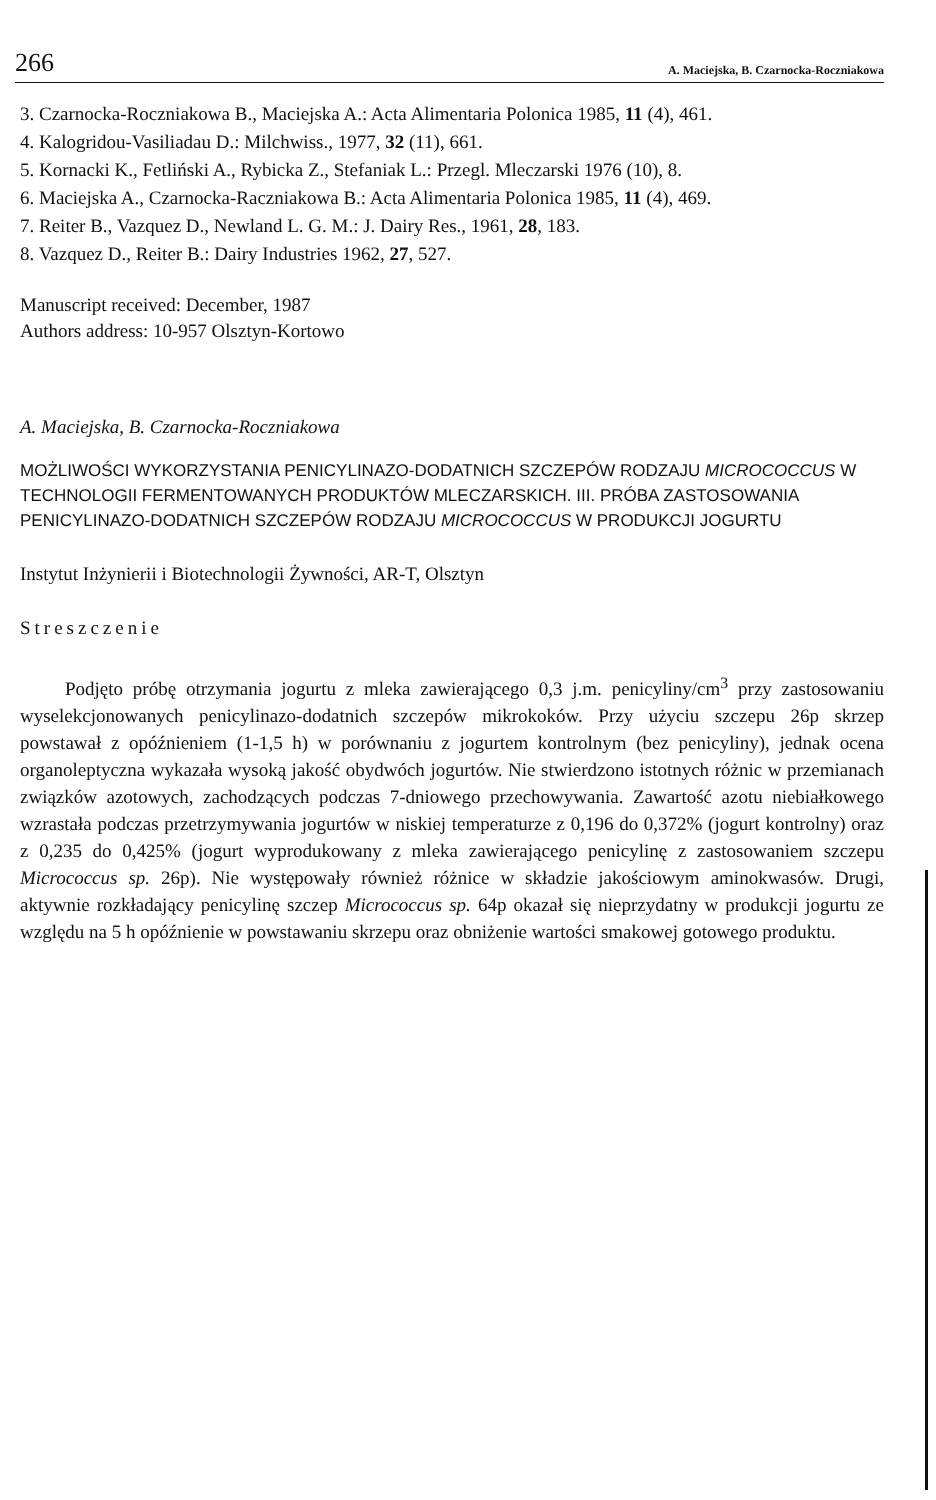266 A. Maciejska, B. Czarnocka-Roczniakowa
3. Czarnocka-Roczniakowa B., Maciejska A.: Acta Alimentaria Polonica 1985, 11 (4), 461.
4. Kalogridou-Vasiliadau D.: Milchwiss., 1977, 32 (11), 661.
5. Kornacki K., Fetliński A., Rybicka Z., Stefaniak L.: Przegl. Mleczarski 1976 (10), 8.
6. Maciejska A., Czarnocka-Raczniakowa B.: Acta Alimentaria Polonica 1985, 11 (4), 469.
7. Reiter B., Vazquez D., Newland L. G. M.: J. Dairy Res., 1961, 28, 183.
8. Vazquez D., Reiter B.: Dairy Industries 1962, 27, 527.
Manuscript received: December, 1987
Authors address: 10-957 Olsztyn-Kortowo
A. Maciejska, B. Czarnocka-Roczniakowa
MOŻLIWOŚCI WYKORZYSTANIA PENICYLINAZO-DODATNICH SZCZEPÓW RODZAJU MICROCOCCUS W TECHNOLOGII FERMENTOWANYCH PRODUKTÓW MLECZARSKICH. III. PRÓBA ZASTOSOWANIA PENICYLINAZO-DODATNICH SZCZEPÓW RODZAJU MICROCOCCUS W PRODUKCJI JOGURTU
Instytut Inżynierii i Biotechnologii Żywności, AR-T, Olsztyn
Streszczenie
Podjęto próbę otrzymania jogurtu z mleka zawierającego 0,3 j.m. penicyliny/cm<sup>3</sup> przy zastosowaniu wyselekcjonowanych penicylinazo-dodatnich szczepów mikrokoków. Przy użyciu szczepu 26p skrzep powstawał z opóźnieniem (1-1,5 h) w porównaniu z jogurtem kontrolnym (bez penicyliny), jednak ocena organoleptyczna wykazała wysoką jakość obydwóch jogurtów. Nie stwierdzono istotnych różnic w przemianach związków azotowych, zachodzących podczas 7-dniowego przechowywania. Zawartość azotu niebiałkowego wzrastała podczas przetrzymywania jogurtów w niskiej temperaturze z 0,196 do 0,372% (jogurt kontrolny) oraz z 0,235 do 0,425% (jogurt wyprodukowany z mleka zawierającego penicylinę z zastosowaniem szczepu Micrococcus sp. 26p). Nie występowały również różnice w składzie jakościowym aminokwasów. Drugi, aktywnie rozkładający penicylinę szczep Micrococcus sp. 64p okazał się nieprzydatny w produkcji jogurtu ze względu na 5 h opóźnienie w powstawaniu skrzepu oraz obniżenie wartości smakowej gotowego produktu.